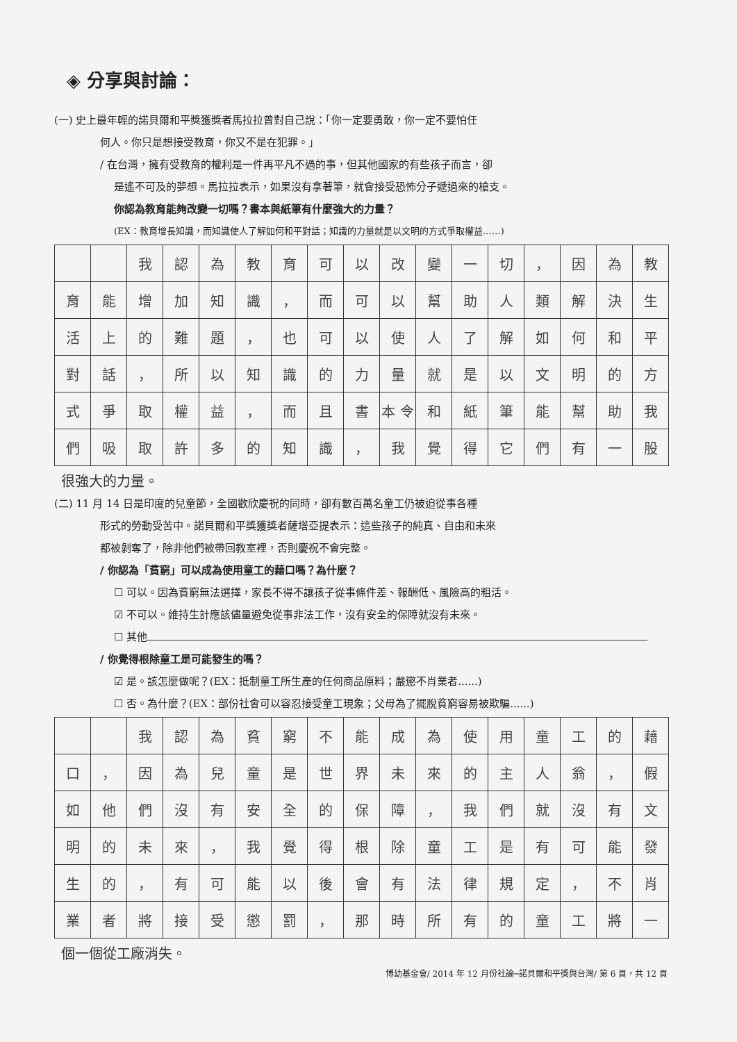◈ 分享與討論：
(一) 史上最年輕的諾貝爾和平獎獲獎者馬拉拉曾對自己說：「你一定要勇敢，你一定不要怕任
何人。你只是想接受教育，你又不是在犯罪。」
/ 在台灣，擁有受教育的權利是一件再平凡不過的事，但其他國家的有些孩子而言，卻
是遙不可及的夢想。馬拉拉表示，如果沒有拿著筆，就會接受恐怖分子遞過來的槍支。
你認為教育能夠改變一切嗎？書本與紙筆有什麼強大的力量？
(EX：教育增長知識，而知識使人了解如何和平對話；知識的力量就是以文明的方式爭取權益……)
| | | 我 | 認 | 為 | 教 | 育 | 可 | 以 | 改 | 變 | 一 | 切 | ， | 因 | 為 | 教 |
| 育 | 能 | 增 | 加 | 知 | 識 | ， | 而 | 可 | 以 | 幫 | 助 | 人 | 類 | 解 | 決 | 生 |
| 活 | 上 | 的 | 難 | 題 | ， | 也 | 可 | 以 | 使 | 人 | 了 | 解 | 如 | 何 | 和 | 平 |
| 對 | 話 | ， | 所 | 以 | 知 | 識 | 的 | 力 | 量 | 就 | 是 | 以 | 文 | 明 | 的 | 方 |
| 式 | 爭 | 取 | 權 | 益 | ， | 而 | 且 | 書 | 本 令 | 和 | 紙 | 筆 | 能 | 幫 | 助 | 我 |
| 們 | 吸 | 取 | 許 | 多 | 的 | 知 | 識 | ， | 我 | 覺 | 得 | 它 | 們 | 有 | 一 | 股 |
很強大的力量。
(二) 11 月 14 日是印度的兒童節，全國歡欣慶祝的同時，卻有數百萬名童工仍被迫從事各種
形式的勞動受苦中。諾貝爾和平獎獲獎者薩塔亞提表示：這些孩子的純真、自由和未來
都被剝奪了，除非他們被帶回教室裡，否則慶祝不會完整。
/ 你認為「貧窮」可以成為使用童工的藉口嗎？為什麼？
☐ 可以。因為貧窮無法選擇，家長不得不讓孩子從事條件差、報酬低、風險高的粗活。
☑ 不可以。維持生計應該儘量避免從事非法工作，沒有安全的保障就沒有未來。
☐ 其他
/ 你覺得根除童工是可能發生的嗎？
☑ 是。該怎麼做呢？(EX：抵制童工所生產的任何商品原料；嚴懲不肖業者......)
☐ 否。為什麼？(EX：部份社會可以容忍接受童工現象；父母為了擺脫貧窮容易被欺騙......)
| | | 我 | 認 | 為 | 貧 | 窮 | 不 | 能 | 成 | 為 | 使 | 用 | 童 | 工 | 的 | 藉 |
| 口 | ， | 因 | 為 | 兒 | 童 | 是 | 世 | 界 | 未 | 來 | 的 | 主 | 人 | 翁 | ， | 假 |
| 如 | 他 | 們 | 沒 | 有 | 安 | 全 | 的 | 保 | 障 | ， | 我 | 們 | 就 | 沒 | 有 | 文 |
| 明 | 的 | 未 | 來 | ， | 我 | 覺 | 得 | 根 | 除 | 童 | 工 | 是 | 有 | 可 | 能 | 發 |
| 生 | 的 | ， | 有 | 可 | 能 | 以 | 後 | 會 | 有 | 法 | 律 | 規 | 定 | ， | 不 | 肖 |
| 業 | 者 | 將 | 接 | 受 | 懲 | 罰 | ， | 那 | 時 | 所 | 有 | 的 | 童 | 工 | 將 | 一 |
個一個從工廠消失。
博幼基金會/ 2014 年 12 月份社論─諾貝爾和平獎與台灣/ 第 6 頁，共 12 頁